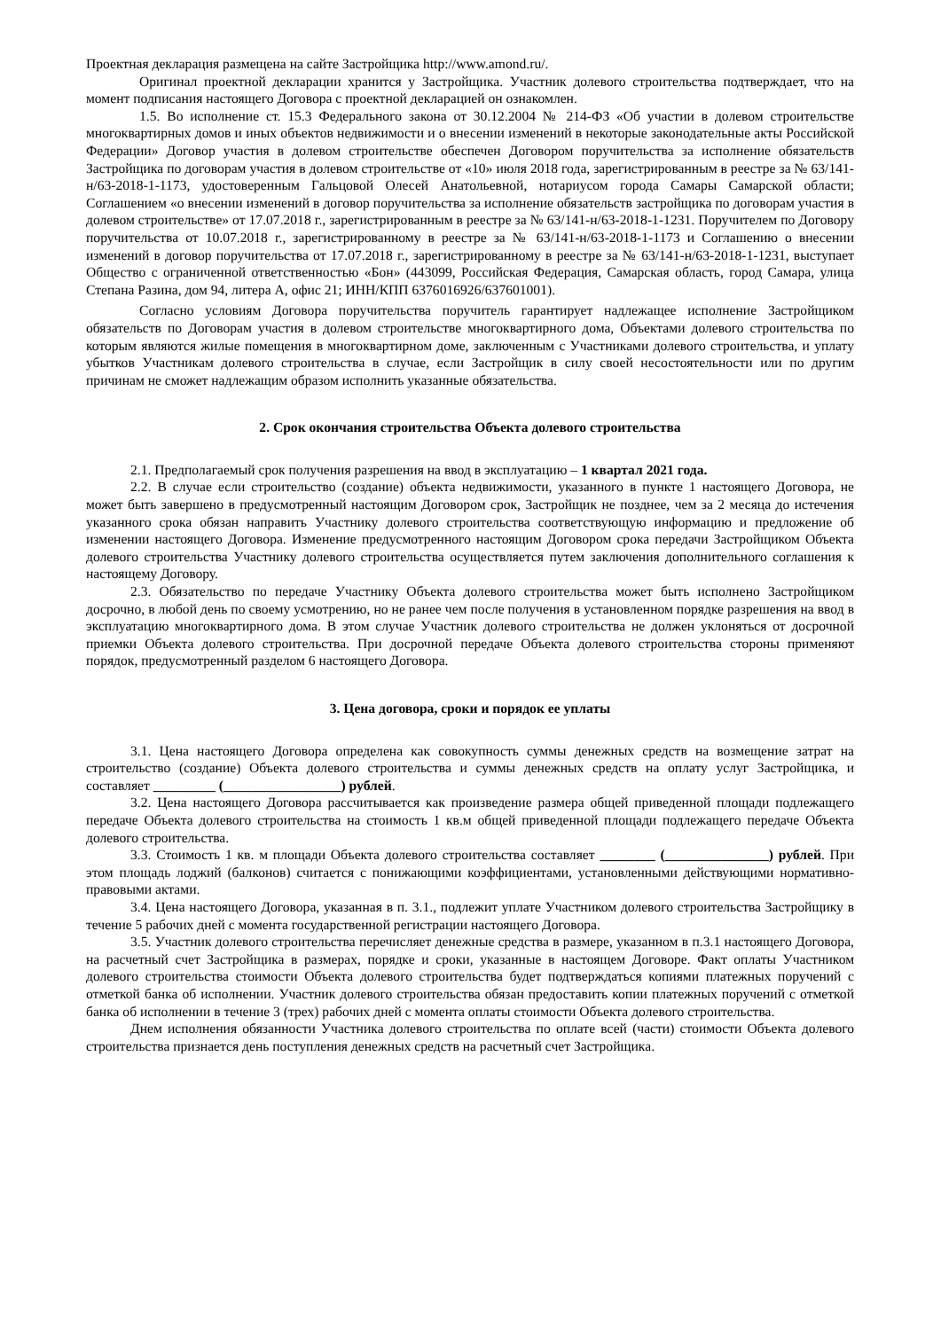Проектная декларация размещена на сайте Застройщика http://www.amond.ru/.
Оригинал проектной декларации хранится у Застройщика. Участник долевого строительства подтверждает, что на момент подписания настоящего Договора с проектной декларацией он ознакомлен.
1.5. Во исполнение ст. 15.3 Федерального закона от 30.12.2004 № 214-ФЗ «Об участии в долевом строительстве многоквартирных домов и иных объектов недвижимости и о внесении изменений в некоторые законодательные акты Российской Федерации» Договор участия в долевом строительстве обеспечен Договором поручительства за исполнение обязательств Застройщика по договорам участия в долевом строительстве от «10» июля 2018 года, зарегистрированным в реестре за № 63/141-н/63-2018-1-1173, удостоверенным Гальцовой Олесей Анатольевной, нотариусом города Самары Самарской области; Соглашением «о внесении изменений в договор поручительства за исполнение обязательств застройщика по договорам участия в долевом строительстве» от 17.07.2018 г., зарегистрированным в реестре за № 63/141-н/63-2018-1-1231. Поручителем по Договору поручительства от 10.07.2018 г., зарегистрированному в реестре за № 63/141-н/63-2018-1-1173 и Соглашению о внесении изменений в договор поручительства от 17.07.2018 г., зарегистрированному в реестре за № 63/141-н/63-2018-1-1231, выступает Общество с ограниченной ответственностью «Бон» (443099, Российская Федерация, Самарская область, город Самара, улица Степана Разина, дом 94, литера А, офис 21; ИНН/КПП 6376016926/637601001).
Согласно условиям Договора поручительства поручитель гарантирует надлежащее исполнение Застройщиком обязательств по Договорам участия в долевом строительстве многоквартирного дома, Объектами долевого строительства по которым являются жилые помещения в многоквартирном доме, заключенным с Участниками долевого строительства, и уплату убытков Участникам долевого строительства в случае, если Застройщик в силу своей несостоятельности или по другим причинам не сможет надлежащим образом исполнить указанные обязательства.
2. Срок окончания строительства Объекта долевого строительства
2.1. Предполагаемый срок получения разрешения на ввод в эксплуатацию – 1 квартал 2021 года.
2.2. В случае если строительство (создание) объекта недвижимости, указанного в пункте 1 настоящего Договора, не может быть завершено в предусмотренный настоящим Договором срок, Застройщик не позднее, чем за 2 месяца до истечения указанного срока обязан направить Участнику долевого строительства соответствующую информацию и предложение об изменении настоящего Договора. Изменение предусмотренного настоящим Договором срока передачи Застройщиком Объекта долевого строительства Участнику долевого строительства осуществляется путем заключения дополнительного соглашения к настоящему Договору.
2.3. Обязательство по передаче Участнику Объекта долевого строительства может быть исполнено Застройщиком досрочно, в любой день по своему усмотрению, но не ранее чем после получения в установленном порядке разрешения на ввод в эксплуатацию многоквартирного дома. В этом случае Участник долевого строительства не должен уклоняться от досрочной приемки Объекта долевого строительства. При досрочной передаче Объекта долевого строительства стороны применяют порядок, предусмотренный разделом 6 настоящего Договора.
3. Цена договора, сроки и порядок ее уплаты
3.1. Цена настоящего Договора определена как совокупность суммы денежных средств на возмещение затрат на строительство (создание) Объекта долевого строительства и суммы денежных средств на оплату услуг Застройщика, и составляет _________ (_________________) рублей.
3.2. Цена настоящего Договора рассчитывается как произведение размера общей приведенной площади подлежащего передаче Объекта долевого строительства на стоимость 1 кв.м общей приведенной площади подлежащего передаче Объекта долевого строительства.
3.3. Стоимость 1 кв. м площади Объекта долевого строительства составляет ________ (_______________) рублей. При этом площадь лоджий (балконов) считается с понижающими коэффициентами, установленными действующими нормативно-правовыми актами.
3.4. Цена настоящего Договора, указанная в п. 3.1., подлежит уплате Участником долевого строительства Застройщику в течение 5 рабочих дней с момента государственной регистрации настоящего Договора.
3.5. Участник долевого строительства перечисляет денежные средства в размере, указанном в п.3.1 настоящего Договора, на расчетный счет Застройщика в размерах, порядке и сроки, указанные в настоящем Договоре. Факт оплаты Участником долевого строительства стоимости Объекта долевого строительства будет подтверждаться копиями платежных поручений с отметкой банка об исполнении. Участник долевого строительства обязан предоставить копии платежных поручений с отметкой банка об исполнении в течение 3 (трех) рабочих дней с момента оплаты стоимости Объекта долевого строительства.
Днем исполнения обязанности Участника долевого строительства по оплате всей (части) стоимости Объекта долевого строительства признается день поступления денежных средств на расчетный счет Застройщика.